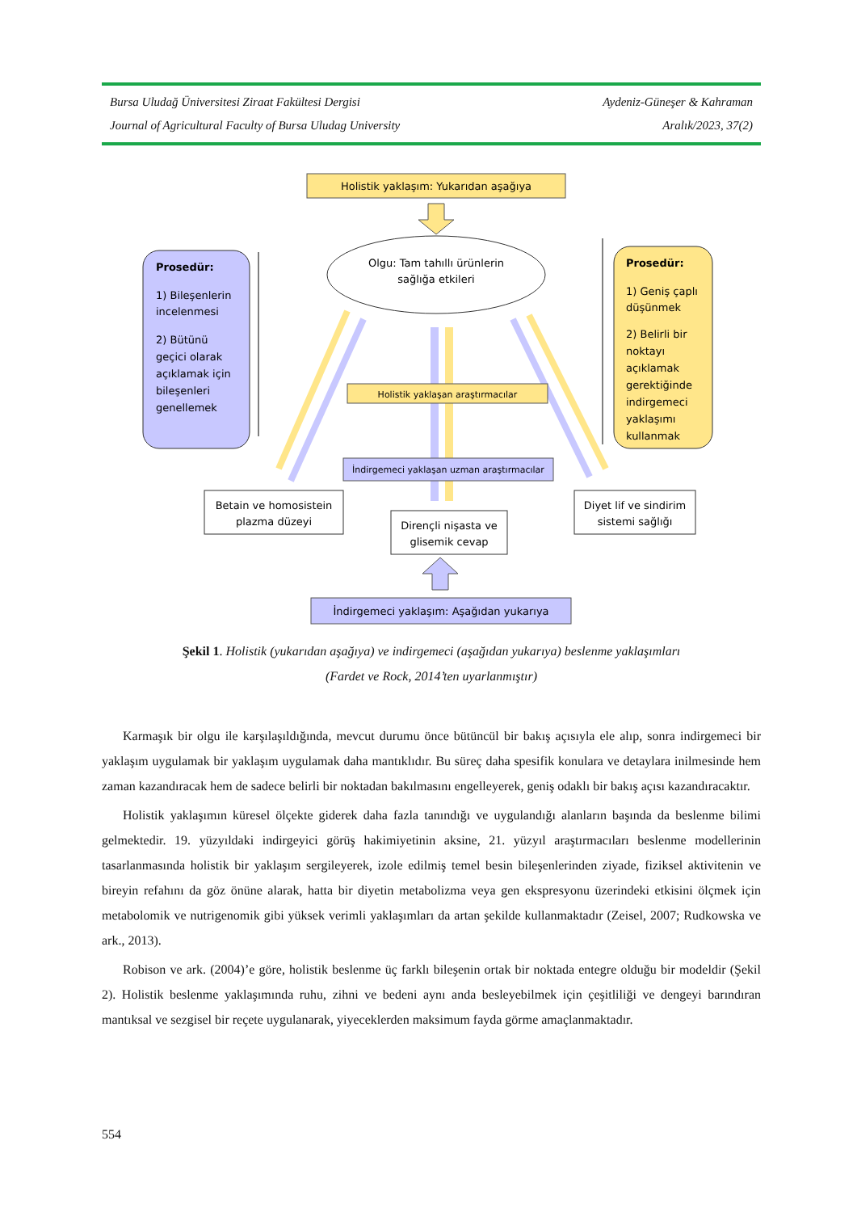Bursa Uludağ Üniversitesi Ziraat Fakültesi Dergisi Aydeniz-Güneşer & Kahraman
Journal of Agricultural Faculty of Bursa Uludag University Aralık/2023, 37(2)
Holistik yaklaşım: Yukarıdan aşağıya
Olgu: Tam tahıllı ürünlerin
sağlığa etkileri
Prosedür:
1) Bileşenlerin
incelenmesi
2) Bütünü
geçici olarak
açıklamak için
bileşenleri
genellemek
Prosedür:
1) Geniş çaplı
düşünmek
2) Belirli bir
noktayı
açıklamak
gerektiğinde
indirgemeci
yaklaşımı
kullanmak
Holistik yaklaşan araştırmacılar
İndirgemeci yaklaşan uzman araştırmacılar
Betain ve homosistein
plazma düzeyi
Dirençli nişasta ve
glisemik cevap
Diyet lif ve sindirim
sistemi sağlığı
İndirgemeci yaklaşım: Aşağıdan yukarıya
Şekil 1. Holistik (yukarıdan aşağıya) ve indirgemeci (aşağıdan yukarıya) beslenme yaklaşımları
(Fardet ve Rock, 2014’ten uyarlanmıştır)
Karmaşık bir olgu ile karşılaşıldığında, mevcut durumu önce bütüncül bir bakış açısıyla ele alıp, sonra indirgemeci bir yaklaşım uygulamak bir yaklaşım uygulamak daha mantıklıdır. Bu süreç daha spesifik konulara ve detaylara inilmesinde hem zaman kazandıracak hem de sadece belirli bir noktadan bakılmasını engelleyerek, geniş odaklı bir bakış açısı kazandıracaktır.
Holistik yaklaşımın küresel ölçekte giderek daha fazla tanındığı ve uygulandığı alanların başında da beslenme bilimi gelmektedir. 19. yüzyıldaki indirgeyici görüş hakimiyetinin aksine, 21. yüzyıl araştırmacıları beslenme modellerinin tasarlanmasında holistik bir yaklaşım sergileyerek, izole edilmiş temel besin bileşenlerinden ziyade, fiziksel aktivitenin ve bireyin refahını da göz önüne alarak, hatta bir diyetin metabolizma veya gen ekspresyonu üzerindeki etkisini ölçmek için metabolomik ve nutrigenomik gibi yüksek verimli yaklaşımları da artan şekilde kullanmaktadır (Zeisel, 2007; Rudkowska ve ark., 2013).
Robison ve ark. (2004)’e göre, holistik beslenme üç farklı bileşenin ortak bir noktada entegre olduğu bir modeldir (Şekil 2). Holistik beslenme yaklaşımında ruhu, zihni ve bedeni aynı anda besleyebilmek için çeşitliliği ve dengeyi barındıran mantıksal ve sezgisel bir reçete uygulanarak, yiyeceklerden maksimum fayda görme amaçlanmaktadır.
554